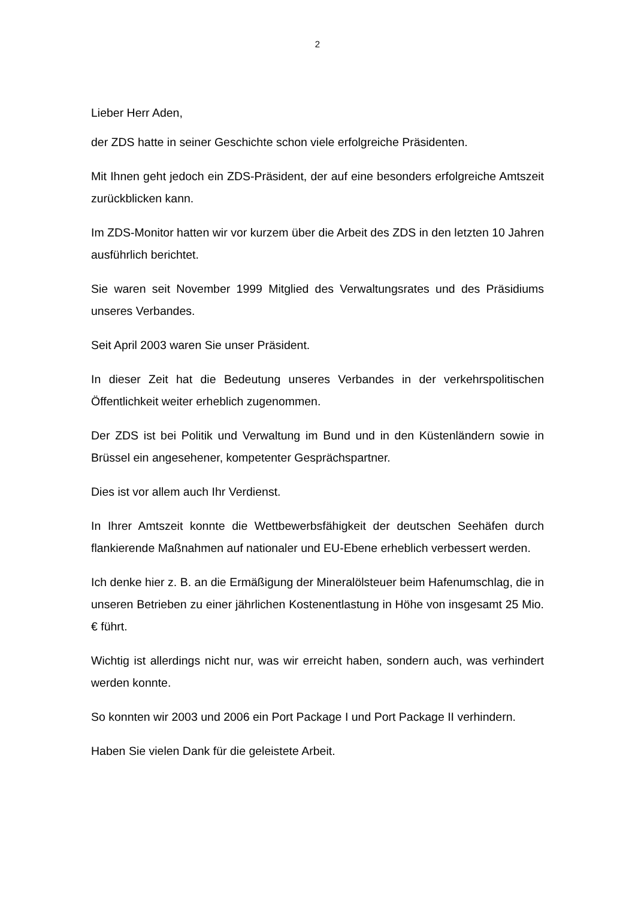2
Lieber Herr Aden,
der ZDS hatte in seiner Geschichte schon viele erfolgreiche Präsidenten.
Mit Ihnen geht jedoch ein ZDS-Präsident, der auf eine besonders erfolgreiche Amtszeit zurückblicken kann.
Im ZDS-Monitor hatten wir vor kurzem über die Arbeit des ZDS in den letzten 10 Jahren ausführlich berichtet.
Sie waren seit November 1999 Mitglied des Verwaltungsrates und des Präsidi­ums unseres Verbandes.
Seit April 2003 waren Sie unser Präsident.
In dieser Zeit hat die Bedeutung unseres Verbandes in der verkehrspolitischen Öffentlichkeit weiter erheblich zugenommen.
Der ZDS ist bei Politik und Verwaltung im Bund und in den Küstenländern so­wie in Brüssel ein angesehener, kompetenter Gesprächspartner.
Dies ist vor allem auch Ihr Verdienst.
In Ihrer Amtszeit konnte die Wettbewerbsfähigkeit der deutschen Seehäfen durch flankierende Maßnahmen auf nationaler und EU-Ebene erheblich ver­bessert werden.
Ich denke hier z. B. an die Ermäßigung der Mineralölsteuer beim Hafenum­schlag, die in unseren Betrieben zu einer jährlichen Kostenentlastung in Höhe von insgesamt 25 Mio. € führt.
Wichtig ist allerdings nicht nur, was wir erreicht haben, sondern auch, was ver­hindert werden konnte.
So konnten wir 2003 und 2006 ein Port Package I und Port Package II verhin­dern.
Haben Sie vielen Dank für die geleistete Arbeit.